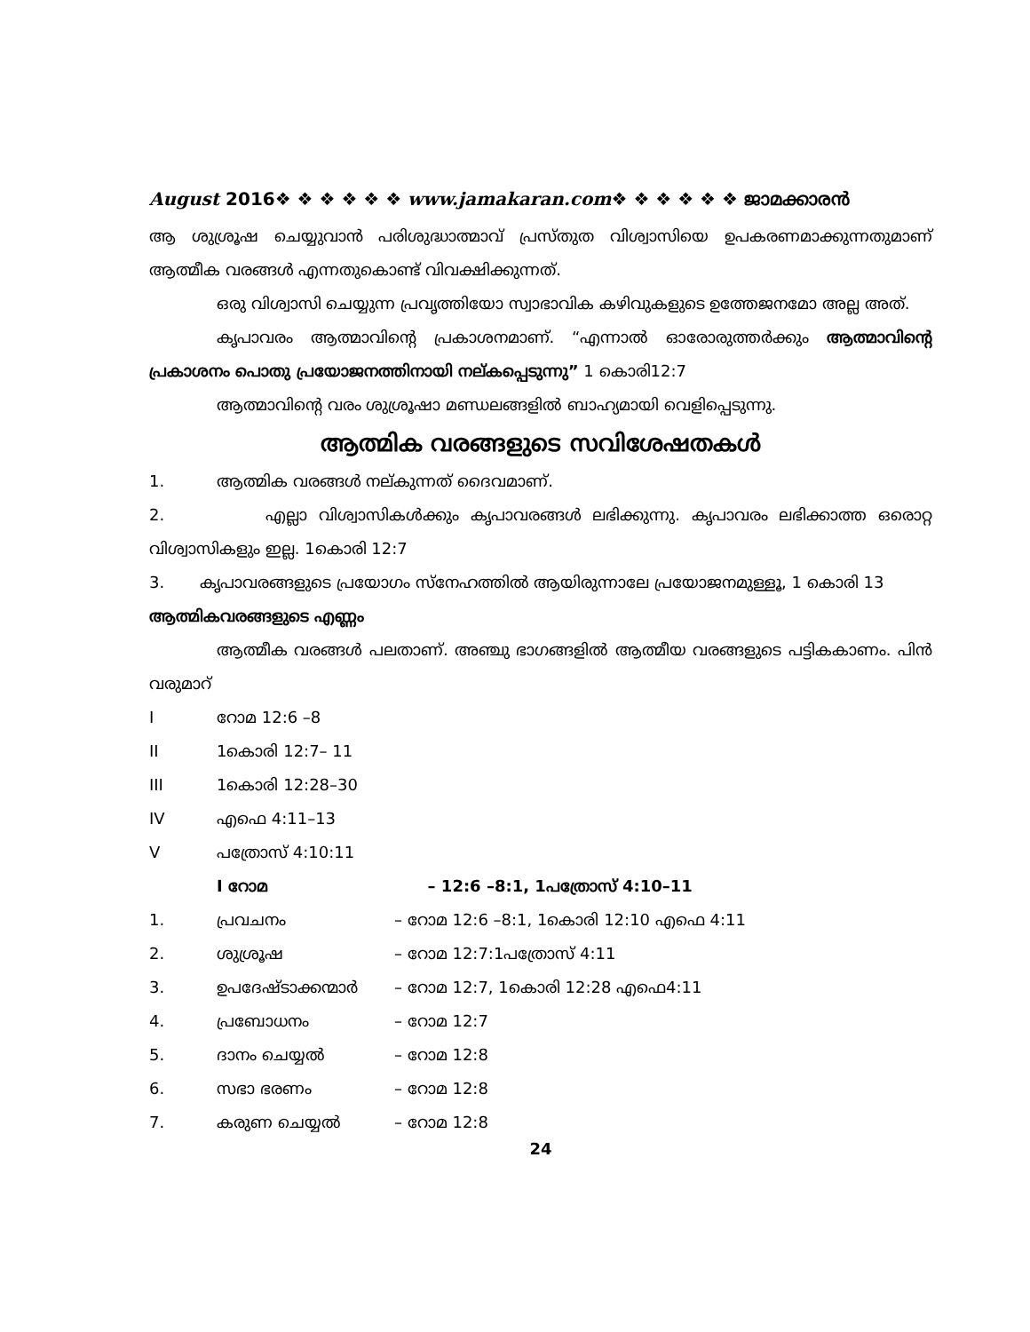August 2016❖ ❖ ❖ ❖ ❖ ❖ www.jamakaran.com❖ ❖ ❖ ❖ ❖ ❖ ജാമക്കാരൻ
ആ ശുശ്രൂഷ ചെയ്യുവാൻ പരിശുദ്ധാത്മാവ് പ്രസ്തുത വിശ്വാസിയെ ഉപകരണമാക്കുന്നതുമാണ് ആത്മീക വരങ്ങൾ എന്നതുകൊണ്ട് വിവക്ഷിക്കുന്നത്.
ഒരു വിശ്വാസി ചെയ്യുന്ന പ്രവൃത്തിയോ സ്വാഭാവിക കഴിവുകളുടെ ഉത്തേജനമോ അല്ല അത്.
കൃപാവരം ആത്മാവിന്റെ പ്രകാശനമാണ്. “എന്നാൽ ഓരോരുത്തർക്കും ആത്മാവിന്റെ പ്രകാശനം പൊതു പ്രയോജനത്തിനായി നല്കപ്പെടുന്നു” 1 കൊരി12:7
ആത്മാവിന്റെ വരം ശുശ്രൂഷാ മണ്ഡലങ്ങളിൽ ബാഹ്യമായി വെളിപ്പെടുന്നു.
ആത്മിക വരങ്ങളുടെ സവിശേഷതകൾ
1. ആത്മിക വരങ്ങൾ നല്കുന്നത് ദൈവമാണ്.
2. എല്ലാ വിശ്വാസികൾക്കും കൃപാവരങ്ങൾ ലഭിക്കുന്നു. കൃപാവരം ലഭിക്കാത്ത ഒരൊറ്റ വിശ്വാസികളും ഇല്ല. 1കൊരി 12:7
3. കൃപാവരങ്ങളുടെ പ്രയോഗം സ്നേഹത്തിൽ ആയിരുന്നാലേ പ്രയോജനമുള്ളൂ, 1 കൊരി 13
ആത്മികവരങ്ങളുടെ എണ്ണം
ആത്മീക വരങ്ങൾ പലതാണ്. അഞ്ചു ഭാഗങ്ങളിൽ ആത്മീയ വരങ്ങളുടെ പട്ടികകാണം. പിൻ വരുമാറ്
Iറോമ 12:6 –8
II 1കൊരി 12:7– 11
III 1കൊരി 12:28–30
IV എഫെ 4:11–13
Vപത്രോസ് 4:10:11
I റോമ – 12:6 –8:1, 1പത്രോസ് 4:10–11
1. പ്രവചനം – റോമ 12:6 –8:1, 1കൊരി 12:10 എഫെ 4:11
2. ശുശ്രൂഷ – റോമ 12:7:1പത്രോസ് 4:11
3. ഉപദേഷ്ടാക്കന്മാർ – റോമ 12:7, 1കൊരി 12:28 എഫെ4:11
4. പ്രബോധനം – റോമ 12:7
5. ദാനം ചെയ്യൽ – റോമ 12:8
6. സഭാ ഭരണം – റോമ 12:8
7. കരുണ ചെയ്യൽ – റോമ 12:8
24